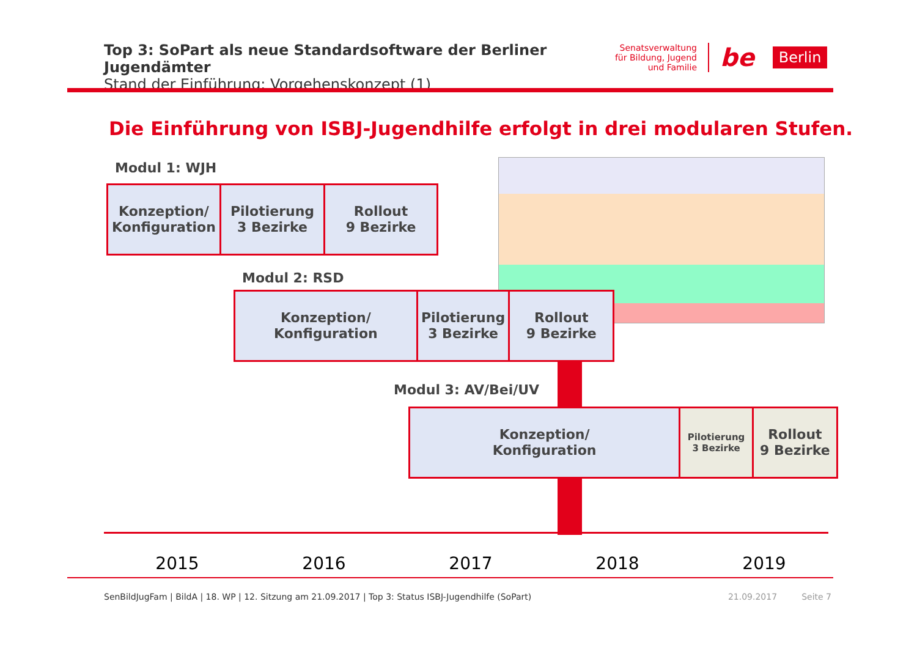Top 3: SoPart als neue Standardsoftware der Berliner Jugendämter
Stand der Einführung: Vorgehenskonzept (1)
Senatsverwaltung für Bildung, Jugend und Familie
be Berlin
Die Einführung von ISBJ-Jugendhilfe erfolgt in drei modularen Stufen.
Modul 1: WJH
Konzeption/
Konfiguration
Pilotierung
3 Bezirke
Rollout
9 Bezirke
Modul 2: RSD
Konzeption/
Konfiguration
Pilotierung
3 Bezirke
Rollout
9 Bezirke
Modul 3: AV/Bei/UV
Konzeption/
Konfiguration
Pilotierung
3 Bezirke
Rollout
9 Bezirke
2015 2016 2017 2018 2019
SenBildJugFam | BildA | 18. WP | 12. Sitzung am 21.09.2017 | Top 3: Status ISBJ-Jugendhilfe (SoPart) 21.09.2017 Seite 7